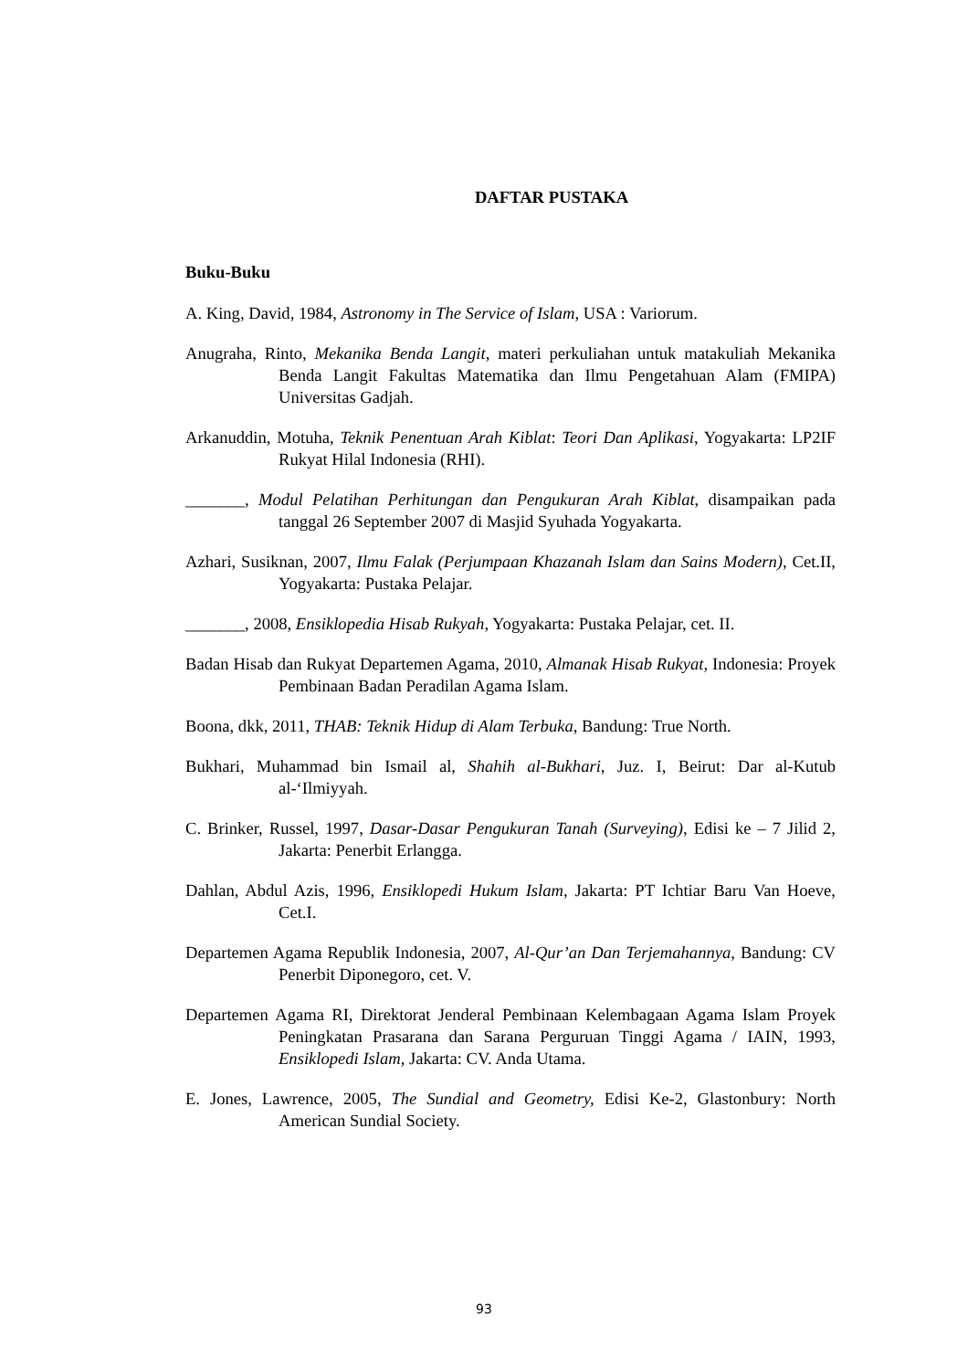DAFTAR PUSTAKA
Buku-Buku
A. King, David, 1984, Astronomy in The Service of Islam, USA : Variorum.
Anugraha, Rinto, Mekanika Benda Langit, materi perkuliahan untuk matakuliah Mekanika Benda Langit Fakultas Matematika dan Ilmu Pengetahuan Alam (FMIPA) Universitas Gadjah.
Arkanuddin, Motuha, Teknik Penentuan Arah Kiblat: Teori Dan Aplikasi, Yogyakarta: LP2IF Rukyat Hilal Indonesia (RHI).
_______, Modul Pelatihan Perhitungan dan Pengukuran Arah Kiblat, disampaikan pada tanggal 26 September 2007 di Masjid Syuhada Yogyakarta.
Azhari, Susiknan, 2007, Ilmu Falak (Perjumpaan Khazanah Islam dan Sains Modern), Cet.II, Yogyakarta: Pustaka Pelajar.
_______, 2008, Ensiklopedia Hisab Rukyah, Yogyakarta: Pustaka Pelajar, cet. II.
Badan Hisab dan Rukyat Departemen Agama, 2010, Almanak Hisab Rukyat, Indonesia: Proyek Pembinaan Badan Peradilan Agama Islam.
Boona, dkk, 2011, THAB: Teknik Hidup di Alam Terbuka, Bandung: True North.
Bukhari, Muhammad bin Ismail al, Shahih al-Bukhari, Juz. I, Beirut: Dar al-Kutub al-‘Ilmiyyah.
C. Brinker, Russel, 1997, Dasar-Dasar Pengukuran Tanah (Surveying), Edisi ke – 7 Jilid 2, Jakarta: Penerbit Erlangga.
Dahlan, Abdul Azis, 1996, Ensiklopedi Hukum Islam, Jakarta: PT Ichtiar Baru Van Hoeve, Cet.I.
Departemen Agama Republik Indonesia, 2007, Al-Qur’an Dan Terjemahannya, Bandung: CV Penerbit Diponegoro, cet. V.
Departemen Agama RI, Direktorat Jenderal Pembinaan Kelembagaan Agama Islam Proyek Peningkatan Prasarana dan Sarana Perguruan Tinggi Agama / IAIN, 1993, Ensiklopedi Islam, Jakarta: CV. Anda Utama.
E. Jones, Lawrence, 2005, The Sundial and Geometry, Edisi Ke-2, Glastonbury: North American Sundial Society.
93